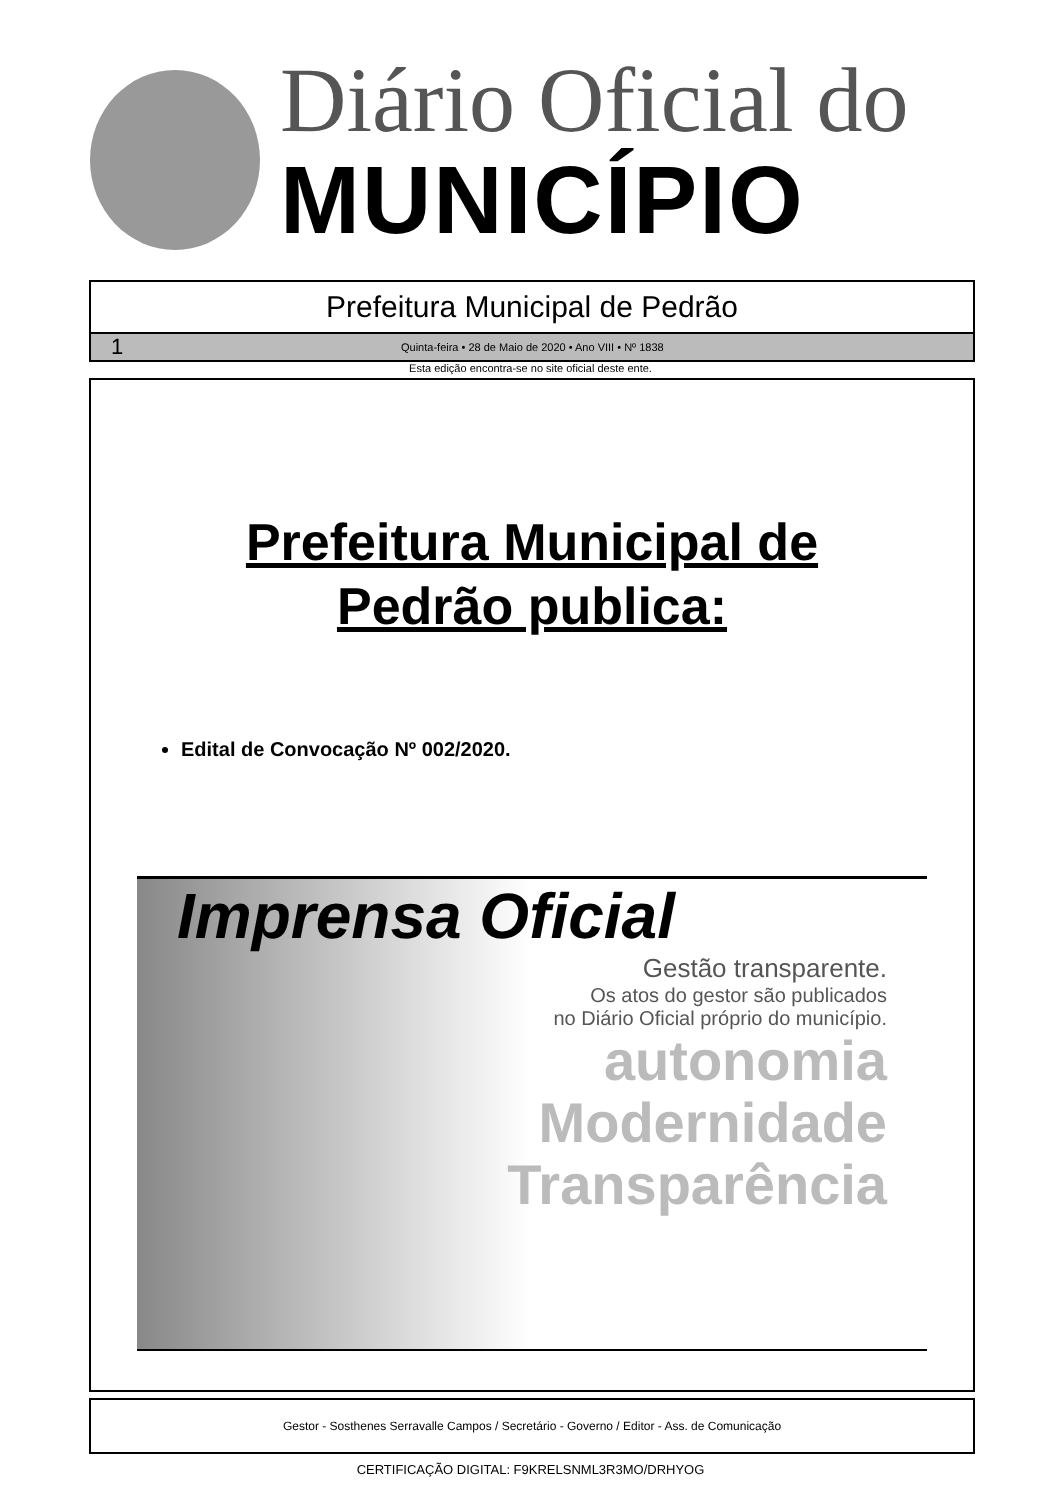Diário Oficial do
MUNICÍPIO
Prefeitura Municipal de Pedrão
1 Quinta-feira • 28 de Maio de 2020 • Ano VIII • Nº 1838
Esta edição encontra-se no site oficial deste ente.
Prefeitura Municipal de
Pedrão publica:
Edital de Convocação Nº 002/2020.
Imprensa Oficial
Gestão transparente.
Os atos do gestor são publicados
no Diário Oficial próprio do município.
autonomia
Modernidade
Transparência
Gestor - Sosthenes Serravalle Campos / Secretário - Governo / Editor - Ass. de Comunicação
CERTIFICAÇÃO DIGITAL: F9KRELSNML3R3MO/DRHYOG